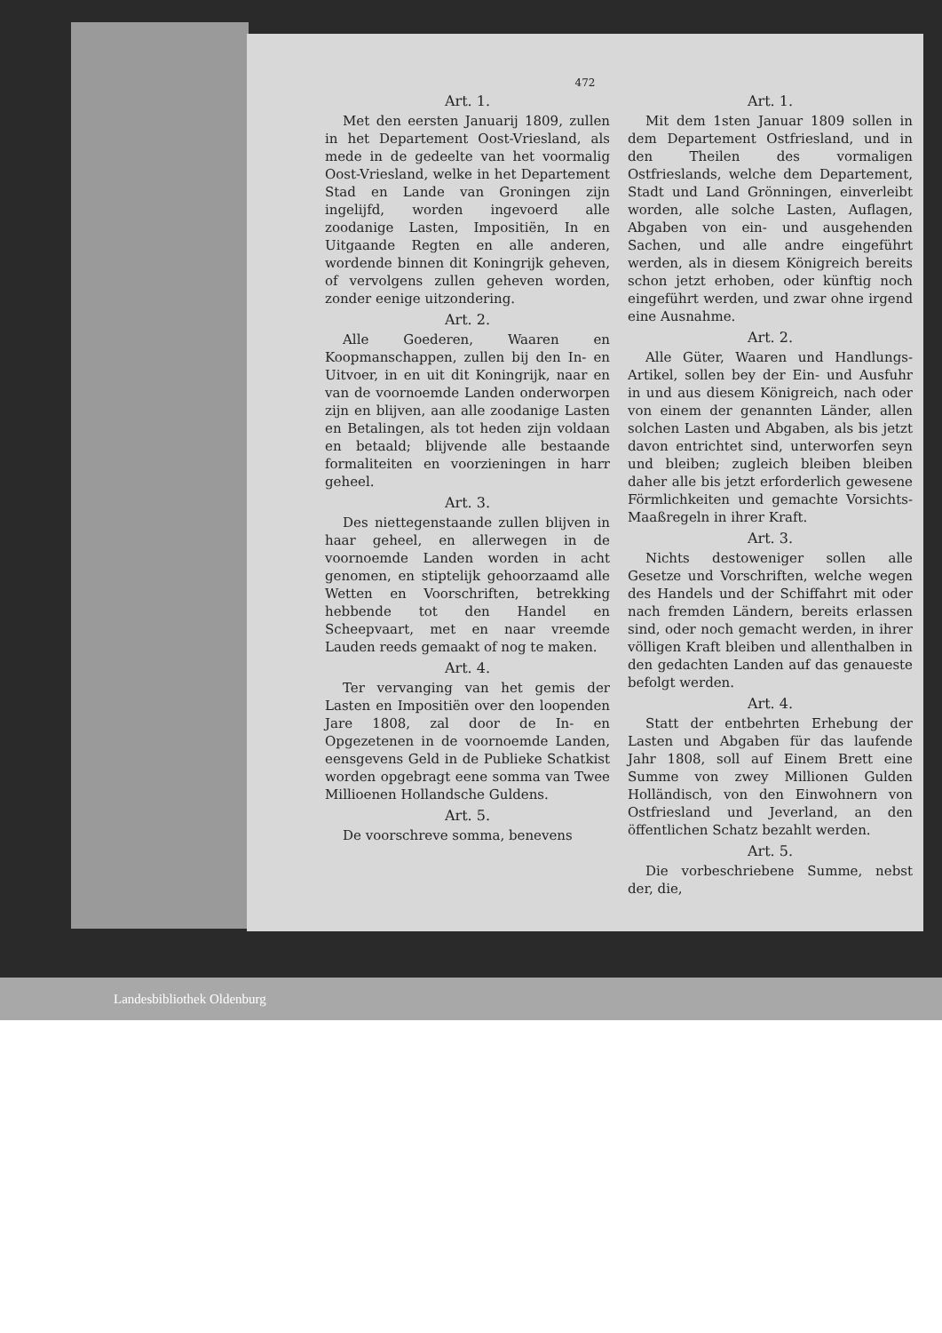472
Art. 1.
Met den eersten Januarij 1809, zullen in het Departement Oost-Vriesland, als mede in de gedeelte van het voormalig Oost-Vriesland, welke in het Departement Stad en Lande van Groningen zijn ingelijfd, worden ingevoerd alle zoodanige Lasten, Impositiën, In en Uitgaande Regten en alle anderen, wordende binnen dit Koningrijk geheven, of vervolgens zullen geheven worden, zonder eenige uitzondering.
Art. 2.
Alle Goederen, Waaren en Koopmanschappen, zullen bij den In- en Uitvoer, in en uit dit Koningrijk, naar en van de voornoemde Landen onderworpen zijn en blijven, aan alle zoodanige Lasten en Betalingen, als tot heden zijn voldaan en betaald; blijvende alle bestaande formaliteiten en voorzieningen in harr geheel.
Art. 3.
Des niettegenstaande zullen blijven in haar geheel, en allerwegen in de voornoemde Landen worden in acht genomen, en stiptelijk gehoorzaamd alle Wetten en Voorschriften, betrekking hebbende tot den Handel en Scheepvaart, met en naar vreemde Lauden reeds gemaakt of nog te maken.
Art. 4.
Ter vervanging van het gemis der Lasten en Impositiën over den loopenden Jare 1808, zal door de In- en Opgezetenen in de voornoemde Landen, eensgevens Geld in de Publieke Schatkist worden opgebragt eene somma van Twee Millioenen Hollandsche Guldens.
Art. 5.
De voorschreve somma, benevens
Art. 1.
Mit dem 1sten Januar 1809 sollen in dem Departement Ostfriesland, und in den Theilen des vormaligen Ostfrieslands, welche dem Departement, Stadt und Land Grönningen, einverleibt worden, alle solche Lasten, Auflagen, Abgaben von ein- und ausgehenden Sachen, und alle andre eingeführt werden, als in diesem Königreich bereits schon jetzt erhoben, oder künftig noch eingeführt werden, und zwar ohne irgend eine Ausnahme.
Art. 2.
Alle Güter, Waaren und Handlungs-Artikel, sollen bey der Ein- und Ausfuhr in und aus diesem Königreich, nach oder von einem der genannten Länder, allen solchen Lasten und Abgaben, als bis jetzt davon entrichtet sind, unterworfen seyn und bleiben; zugleich bleiben bleiben daher alle bis jetzt erforderlich gewesene Förmlichkeiten und gemachte Vorsichts-Maaßregeln in ihrer Kraft.
Art. 3.
Nichts destoweniger sollen alle Gesetze und Vorschriften, welche wegen des Handels und der Schiffahrt mit oder nach fremden Ländern, bereits erlassen sind, oder noch gemacht werden, in ihrer völligen Kraft bleiben und allenthalben in den gedachten Landen auf das genaueste befolgt werden.
Art. 4.
Statt der entbehrten Erhebung der Lasten und Abgaben für das laufende Jahr 1808, soll auf Einem Brett eine Summe von zwey Millionen Gulden Holländisch, von den Einwohnern von Ostfriesland und Jeverland, an den öffentlichen Schatz bezahlt werden.
Art. 5.
Die vorbeschriebene Summe, nebst der, die,
Landesbibliothek Oldenburg